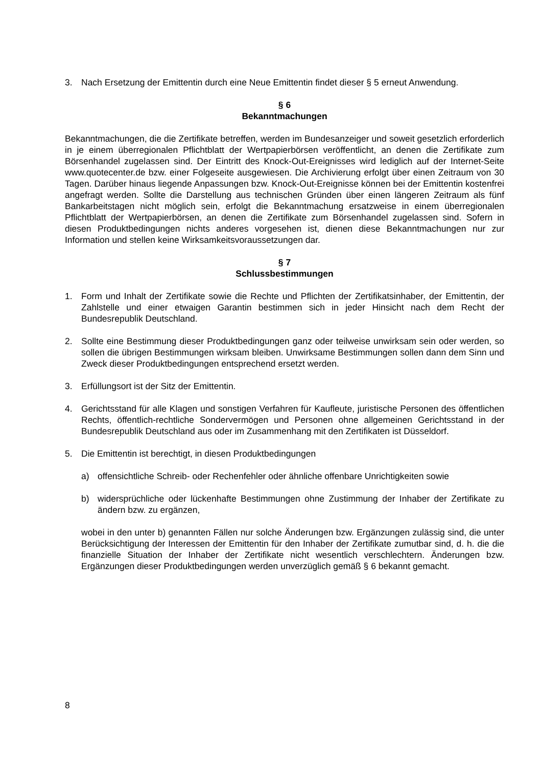3. Nach Ersetzung der Emittentin durch eine Neue Emittentin findet dieser § 5 erneut Anwendung.
§ 6
Bekanntmachungen
Bekanntmachungen, die die Zertifikate betreffen, werden im Bundesanzeiger und soweit gesetzlich erforderlich in je einem überregionalen Pflichtblatt der Wertpapierbörsen veröffentlicht, an denen die Zertifikate zum Börsenhandel zugelassen sind. Der Eintritt des Knock-Out-Ereignisses wird lediglich auf der Internet-Seite www.quotecenter.de bzw. einer Folgeseite ausgewiesen. Die Archivierung erfolgt über einen Zeitraum von 30 Tagen. Darüber hinaus liegende Anpassungen bzw. Knock-Out-Ereignisse können bei der Emittentin kostenfrei angefragt werden. Sollte die Darstellung aus technischen Gründen über einen längeren Zeitraum als fünf Bankarbeitstagen nicht möglich sein, erfolgt die Bekanntmachung ersatzweise in einem überregionalen Pflichtblatt der Wertpapierbörsen, an denen die Zertifikate zum Börsenhandel zugelassen sind. Sofern in diesen Produktbedingungen nichts anderes vorgesehen ist, dienen diese Bekanntmachungen nur zur Information und stellen keine Wirksamkeitsvoraussetzungen dar.
§ 7
Schlussbestimmungen
1. Form und Inhalt der Zertifikate sowie die Rechte und Pflichten der Zertifikatsinhaber, der Emittentin, der Zahlstelle und einer etwaigen Garantin bestimmen sich in jeder Hinsicht nach dem Recht der Bundesrepublik Deutschland.
2. Sollte eine Bestimmung dieser Produktbedingungen ganz oder teilweise unwirksam sein oder werden, so sollen die übrigen Bestimmungen wirksam bleiben. Unwirksame Bestimmungen sollen dann dem Sinn und Zweck dieser Produktbedingungen entsprechend ersetzt werden.
3. Erfüllungsort ist der Sitz der Emittentin.
4. Gerichtsstand für alle Klagen und sonstigen Verfahren für Kaufleute, juristische Personen des öffentlichen Rechts, öffentlich-rechtliche Sondervermögen und Personen ohne allgemeinen Gerichtsstand in der Bundesrepublik Deutschland aus oder im Zusammenhang mit den Zertifikaten ist Düsseldorf.
5. Die Emittentin ist berechtigt, in diesen Produktbedingungen
a) offensichtliche Schreib- oder Rechenfehler oder ähnliche offenbare Unrichtigkeiten sowie
b) widersprüchliche oder lückenhafte Bestimmungen ohne Zustimmung der Inhaber der Zertifikate zu ändern bzw. zu ergänzen,
wobei in den unter b) genannten Fällen nur solche Änderungen bzw. Ergänzungen zulässig sind, die unter Berücksichtigung der Interessen der Emittentin für den Inhaber der Zertifikate zumutbar sind, d. h. die die finanzielle Situation der Inhaber der Zertifikate nicht wesentlich verschlechtern. Änderungen bzw. Ergänzungen dieser Produktbedingungen werden unverzüglich gemäß § 6 bekannt gemacht.
8